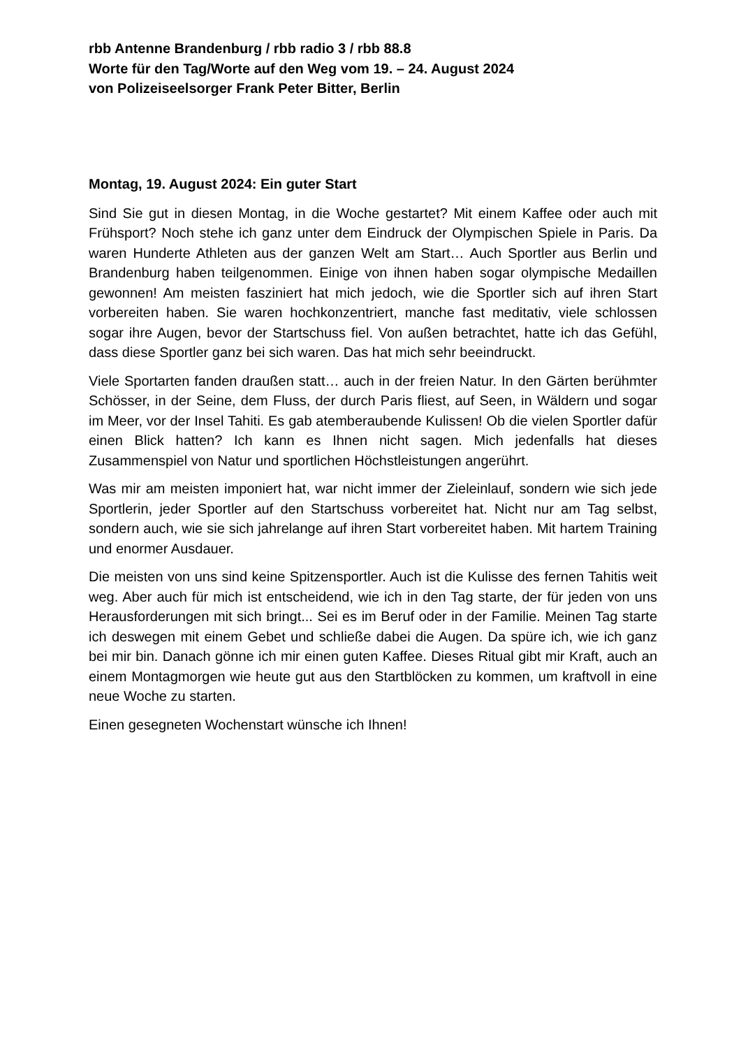rbb Antenne Brandenburg / rbb radio 3 / rbb 88.8
Worte für den Tag/Worte auf den Weg vom 19. – 24. August 2024
von Polizeiseelsorger Frank Peter Bitter, Berlin
Montag, 19. August 2024: Ein guter Start
Sind Sie gut in diesen Montag, in die Woche gestartet? Mit einem Kaffee oder auch mit Frühsport? Noch stehe ich ganz unter dem Eindruck der Olympischen Spiele in Paris. Da waren Hunderte Athleten aus der ganzen Welt am Start… Auch Sportler aus Berlin und Brandenburg haben teilgenommen. Einige von ihnen haben sogar olympische Medaillen gewonnen! Am meisten fasziniert hat mich jedoch, wie die Sportler sich auf ihren Start vorbereiten haben. Sie waren hochkonzentriert, manche fast meditativ, viele schlossen sogar ihre Augen, bevor der Startschuss fiel. Von außen betrachtet, hatte ich das Gefühl, dass diese Sportler ganz bei sich waren. Das hat mich sehr beeindruckt.
Viele Sportarten fanden draußen statt… auch in der freien Natur. In den Gärten berühmter Schösser, in der Seine, dem Fluss, der durch Paris fliest, auf Seen, in Wäldern und sogar im Meer, vor der Insel Tahiti. Es gab atemberaubende Kulissen! Ob die vielen Sportler dafür einen Blick hatten? Ich kann es Ihnen nicht sagen. Mich jedenfalls hat dieses Zusammenspiel von Natur und sportlichen Höchstleistungen angerührt.
Was mir am meisten imponiert hat, war nicht immer der Zieleinlauf, sondern wie sich jede Sportlerin, jeder Sportler auf den Startschuss vorbereitet hat. Nicht nur am Tag selbst, sondern auch, wie sie sich jahrelange auf ihren Start vorbereitet haben. Mit hartem Training und enormer Ausdauer.
Die meisten von uns sind keine Spitzensportler. Auch ist die Kulisse des fernen Tahitis weit weg. Aber auch für mich ist entscheidend, wie ich in den Tag starte, der für jeden von uns Herausforderungen mit sich bringt... Sei es im Beruf oder in der Familie. Meinen Tag starte ich deswegen mit einem Gebet und schließe dabei die Augen. Da spüre ich, wie ich ganz bei mir bin. Danach gönne ich mir einen guten Kaffee. Dieses Ritual gibt mir Kraft, auch an einem Montagmorgen wie heute gut aus den Startblöcken zu kommen, um kraftvoll in eine neue Woche zu starten.
Einen gesegneten Wochenstart wünsche ich Ihnen!